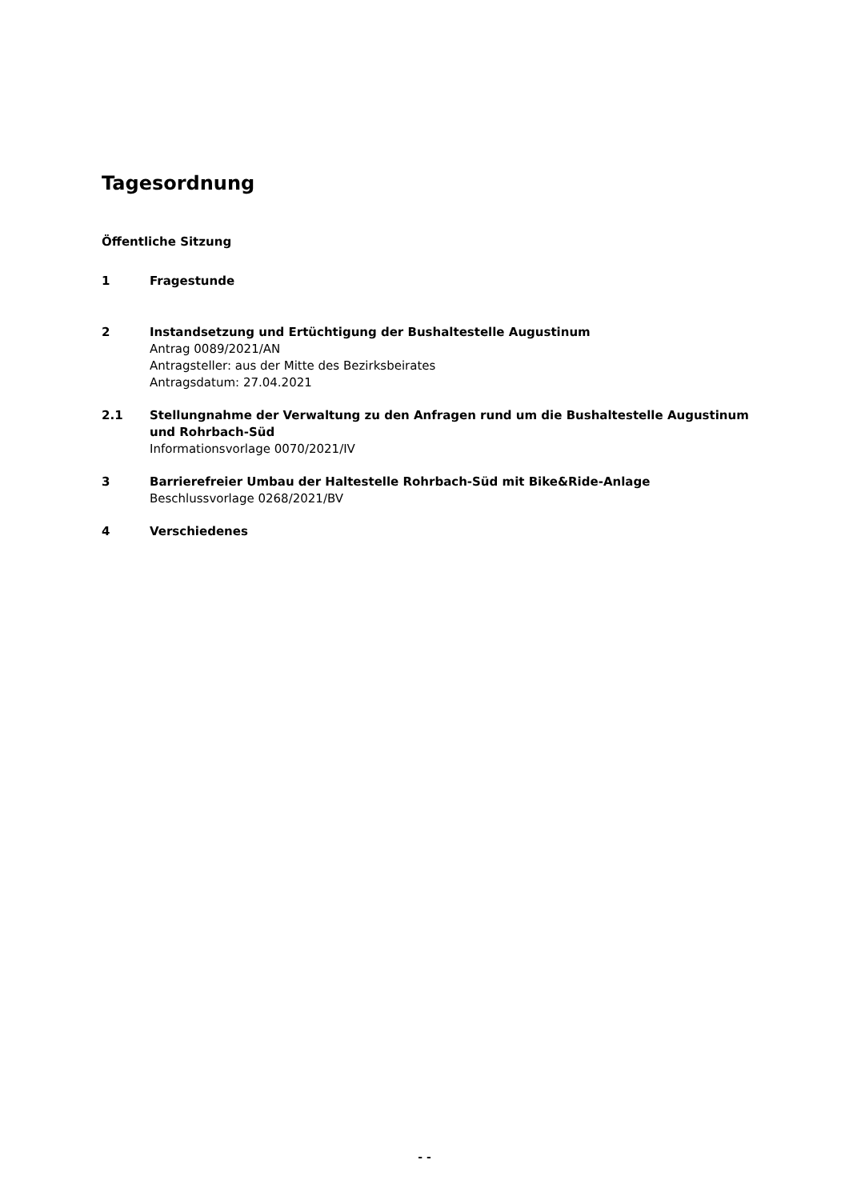Tagesordnung
Öffentliche Sitzung
1 Fragestunde
2 Instandsetzung und Ertüchtigung der Bushaltestelle Augustinum
Antrag 0089/2021/AN
Antragsteller: aus der Mitte des Bezirksbeirates
Antragsdatum: 27.04.2021
2.1 Stellungnahme der Verwaltung zu den Anfragen rund um die Bushaltestelle Augustinum und Rohrbach-Süd
Informationsvorlage 0070/2021/IV
3 Barrierefreier Umbau der Haltestelle Rohrbach-Süd mit Bike&Ride-Anlage
Beschlussvorlage 0268/2021/BV
4 Verschiedenes
- -